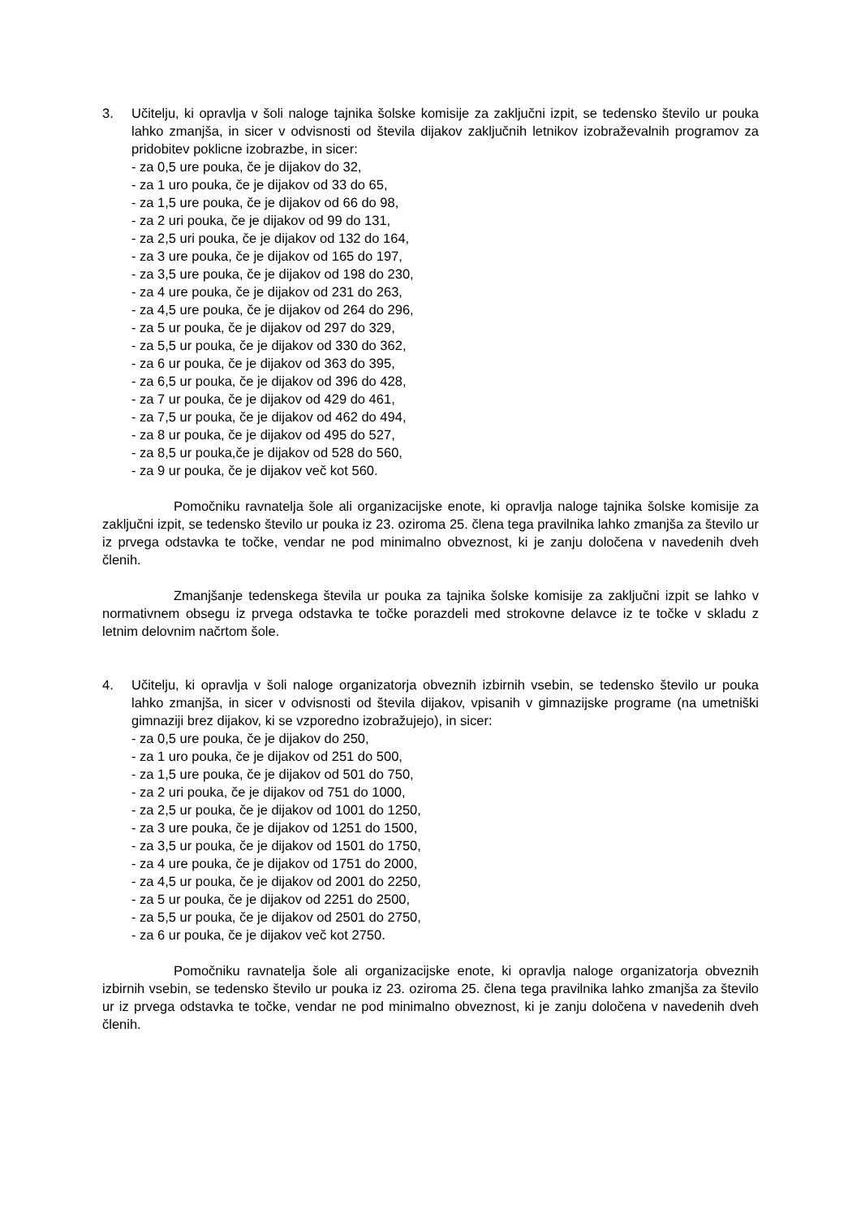3. Učitelju, ki opravlja v šoli naloge tajnika šolske komisije za zaključni izpit, se tedensko število ur pouka lahko zmanjša, in sicer v odvisnosti od števila dijakov zaključnih letnikov izobraževalnih programov za pridobitev poklicne izobrazbe, in sicer:
- za 0,5 ure pouka, če je dijakov do 32,
- za 1 uro pouka, če je dijakov od 33 do 65,
- za 1,5 ure pouka, če je dijakov od 66 do 98,
- za 2 uri pouka, če je dijakov od 99 do 131,
- za 2,5 uri pouka, če je dijakov od 132 do 164,
- za 3 ure pouka, če je dijakov od 165 do 197,
- za 3,5 ure pouka, če je dijakov od 198 do 230,
- za 4 ure pouka, če je dijakov od 231 do 263,
- za 4,5 ure pouka, če je dijakov od 264 do 296,
- za 5 ur pouka, če je dijakov od 297 do 329,
- za 5,5 ur pouka, če je dijakov od 330 do 362,
- za 6 ur pouka, če je dijakov od 363 do 395,
- za 6,5 ur pouka, če je dijakov od 396 do 428,
- za 7 ur pouka, če je dijakov od 429 do 461,
- za 7,5 ur pouka, če je dijakov od 462 do 494,
- za 8 ur pouka, če je dijakov od 495 do 527,
- za 8,5 ur pouka,če je dijakov od 528 do 560,
- za 9 ur pouka, če je dijakov več kot 560.
Pomočniku ravnatelja šole ali organizacijske enote, ki opravlja naloge tajnika šolske komisije za zaključni izpit, se tedensko število ur pouka iz 23. oziroma 25. člena tega pravilnika lahko zmanjša za število ur iz prvega odstavka te točke, vendar ne pod minimalno obveznost, ki je zanju določena v navedenih dveh členih.
Zmanjšanje tedenskega števila ur pouka za tajnika šolske komisije za zaključni izpit se lahko v normativnem obsegu iz prvega odstavka te točke porazdeli med strokovne delavce iz te točke v skladu z letnim delovnim načrtom šole.
4. Učitelju, ki opravlja v šoli naloge organizatorja obveznih izbirnih vsebin, se tedensko število ur pouka lahko zmanjša, in sicer v odvisnosti od števila dijakov, vpisanih v gimnazijske programe (na umetniški gimnaziji brez dijakov, ki se vzporedno izobražujejo), in sicer:
- za 0,5 ure pouka, če je dijakov do 250,
- za 1 uro pouka, če je dijakov od 251 do 500,
- za 1,5 ure pouka, če je dijakov od 501 do 750,
- za 2 uri pouka, če je dijakov od 751 do 1000,
- za 2,5 ur pouka, če je dijakov od 1001 do 1250,
- za 3 ure pouka, če je dijakov od 1251 do 1500,
- za 3,5 ur pouka, če je dijakov od 1501 do 1750,
- za 4 ure pouka, če je dijakov od 1751 do 2000,
- za 4,5 ur pouka, če je dijakov od 2001 do 2250,
- za 5 ur pouka, če je dijakov od 2251 do 2500,
- za 5,5 ur pouka, če je dijakov od 2501 do 2750,
- za 6 ur pouka, če je dijakov več kot 2750.
Pomočniku ravnatelja šole ali organizacijske enote, ki opravlja naloge organizatorja obveznih izbirnih vsebin, se tedensko število ur pouka iz 23. oziroma 25. člena tega pravilnika lahko zmanjša za število ur iz prvega odstavka te točke, vendar ne pod minimalno obveznost, ki je zanju določena v navedenih dveh členih.